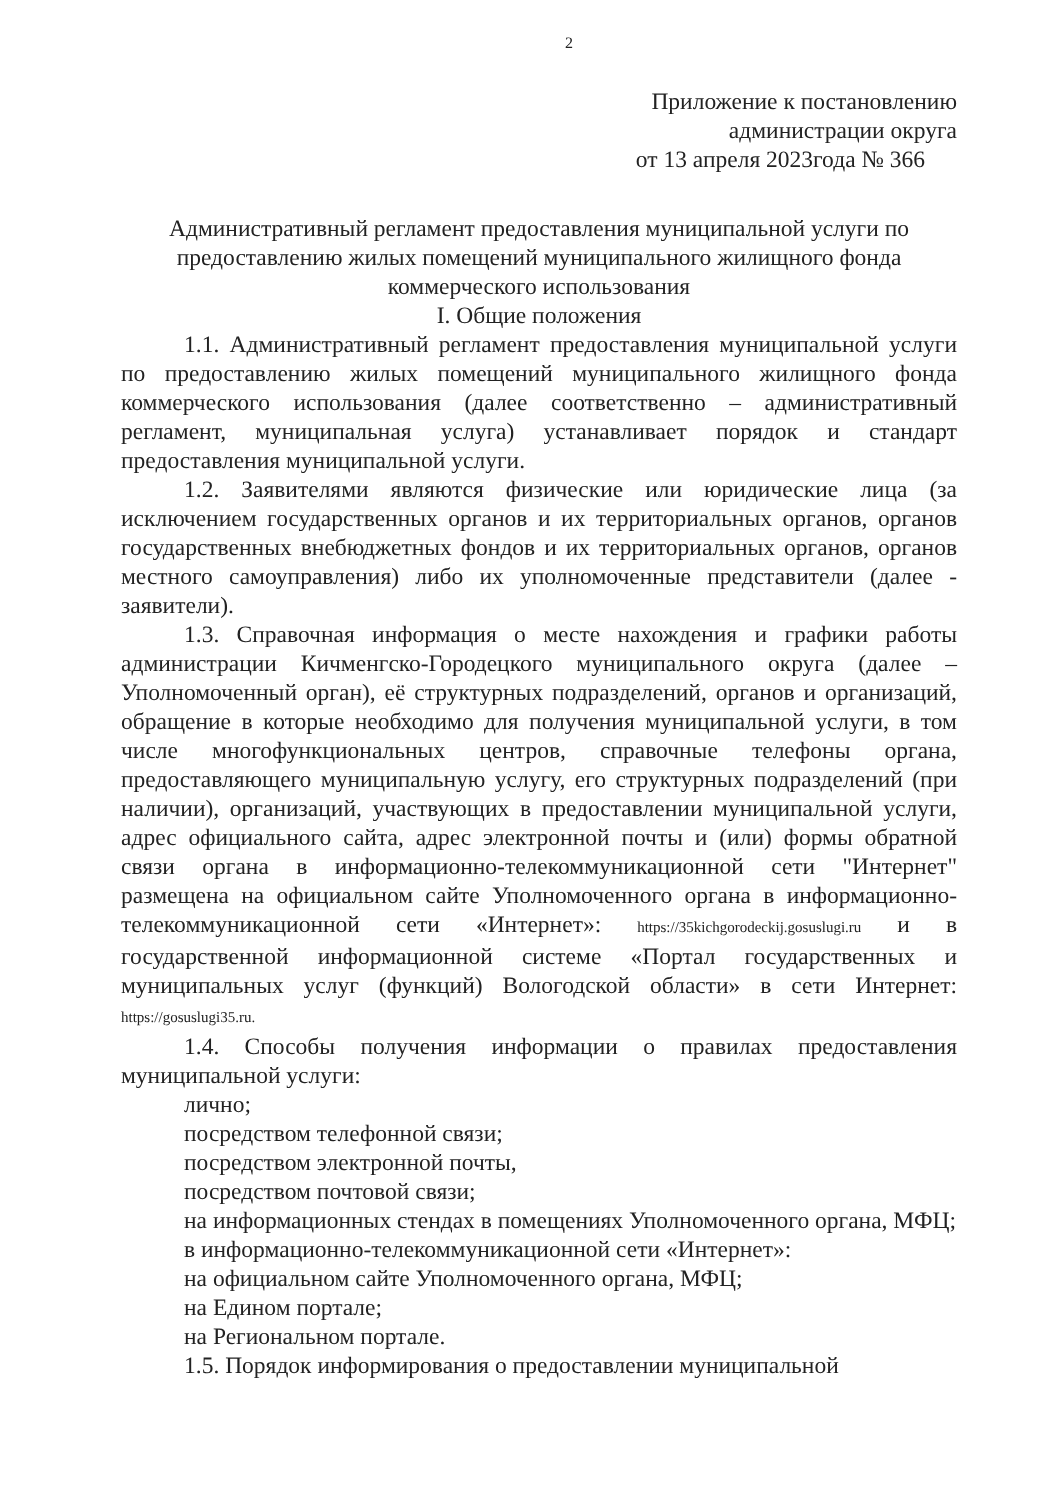2
Приложение к постановлению
администрации округа
от 13 апреля 2023года № 366
Административный регламент предоставления муниципальной услуги по предоставлению жилых помещений муниципального жилищного фонда коммерческого использования
I. Общие положения
1.1. Административный регламент предоставления муниципальной услуги по предоставлению жилых помещений муниципального жилищного фонда коммерческого использования (далее соответственно – административный регламент, муниципальная услуга) устанавливает порядок и стандарт предоставления муниципальной услуги.
1.2. Заявителями являются физические или юридические лица (за исключением государственных органов и их территориальных органов, органов государственных внебюджетных фондов и их территориальных органов, органов местного самоуправления) либо их уполномоченные представители (далее - заявители).
1.3. Справочная информация о месте нахождения и графики работы администрации Кичменгско-Городецкого муниципального округа (далее – Уполномоченный орган), её структурных подразделений, органов и организаций, обращение в которые необходимо для получения муниципальной услуги, в том числе многофункциональных центров, справочные телефоны органа, предоставляющего муниципальную услугу, его структурных подразделений (при наличии), организаций, участвующих в предоставлении муниципальной услуги, адрес официального сайта, адрес электронной почты и (или) формы обратной связи органа в информационно-телекоммуникационной сети "Интернет" размещена на официальном сайте Уполномоченного органа в информационно-телекоммуникационной сети «Интернет»: https://35kichgorodeckij.gosuslugi.ru и в государственной информационной системе «Портал государственных и муниципальных услуг (функций) Вологодской области» в сети Интернет: https://gosuslugi35.ru.
1.4. Способы получения информации о правилах предоставления муниципальной услуги:
лично;
посредством телефонной связи;
посредством электронной почты,
посредством почтовой связи;
на информационных стендах в помещениях Уполномоченного органа, МФЦ;
в информационно-телекоммуникационной сети «Интернет»:
на официальном сайте Уполномоченного органа, МФЦ;
на Едином портале;
на Региональном портале.
1.5. Порядок информирования о предоставлении муниципальной